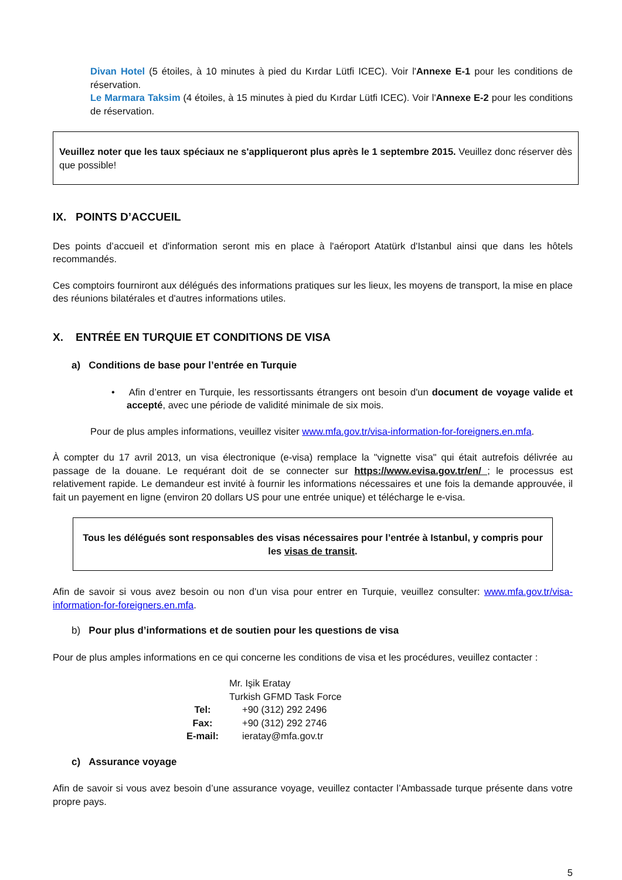Divan Hotel (5 étoiles, à 10 minutes à pied du Kırdar Lütfi ICEC). Voir l'Annexe E-1 pour les conditions de réservation.
Le Marmara Taksim (4 étoiles, à 15 minutes à pied du Kırdar Lütfi ICEC). Voir l'Annexe E-2 pour les conditions de réservation.
Veuillez noter que les taux spéciaux ne s'appliqueront plus après le 1 septembre 2015. Veuillez donc réserver dès que possible!
IX. POINTS D’ACCUEIL
Des points d’accueil et d'information seront mis en place à l'aéroport Atatürk d'Istanbul ainsi que dans les hôtels recommandés.
Ces comptoirs fourniront aux délégués des informations pratiques sur les lieux, les moyens de transport, la mise en place des réunions bilatérales et d'autres informations utiles.
X. ENTRÉE EN TURQUIE ET CONDITIONS DE VISA
a) Conditions de base pour l’entrée en Turquie
• Afin d’entrer en Turquie, les ressortissants étrangers ont besoin d'un document de voyage valide et accepté, avec une période de validité minimale de six mois.
Pour de plus amples informations, veuillez visiter www.mfa.gov.tr/visa-information-for-foreigners.en.mfa.
À compter du 17 avril 2013, un visa électronique (e-visa) remplace la "vignette visa" qui était autrefois délivrée au passage de la douane. Le requérant doit de se connecter sur https://www.evisa.gov.tr/en/ ; le processus est relativement rapide. Le demandeur est invité à fournir les informations nécessaires et une fois la demande approuvée, il fait un payement en ligne (environ 20 dollars US pour une entrée unique) et télécharge le e-visa.
Tous les délégués sont responsables des visas nécessaires pour l’entrée à Istanbul, y compris pour les visas de transit.
Afin de savoir si vous avez besoin ou non d’un visa pour entrer en Turquie, veuillez consulter: www.mfa.gov.tr/visa-information-for-foreigners.en.mfa.
b) Pour plus d’informations et de soutien pour les questions de visa
Pour de plus amples informations en ce qui concerne les conditions de visa et les procédures, veuillez contacter :
| | Mr. Işik Eratay | |
| | Turkish GFMD Task Force | |
| Tel: | | +90 (312) 292 2496 |
| Fax: | | +90 (312) 292 2746 |
| E-mail: | | ieratay@mfa.gov.tr |
c) Assurance voyage
Afin de savoir si vous avez besoin d’une assurance voyage, veuillez contacter l’Ambassade turque présente dans votre propre pays.
5